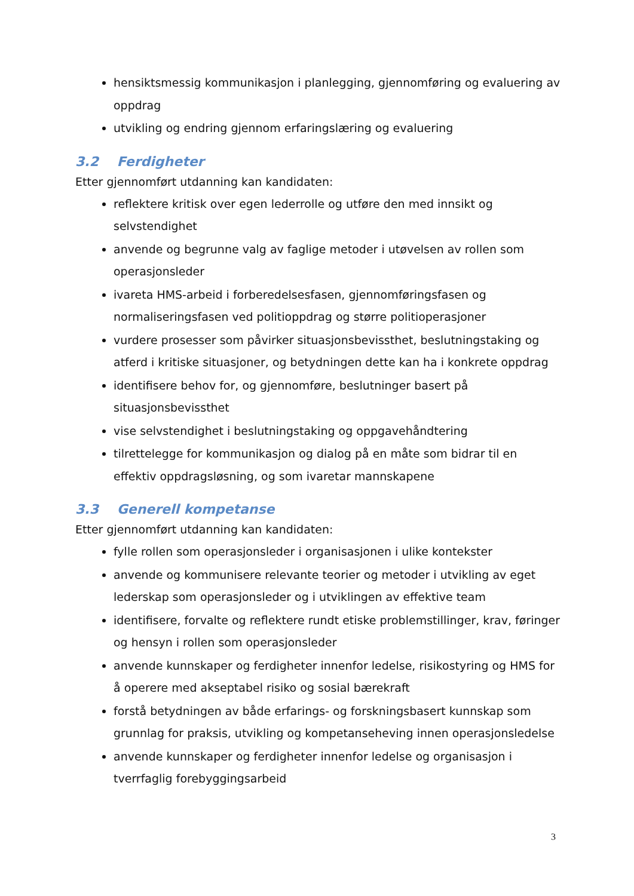hensiktsmessig kommunikasjon i planlegging, gjennomføring og evaluering av oppdrag
utvikling og endring gjennom erfaringslæring og evaluering
3.2 Ferdigheter
Etter gjennomført utdanning kan kandidaten:
reflektere kritisk over egen lederrolle og utføre den med innsikt og selvstendighet
anvende og begrunne valg av faglige metoder i utøvelsen av rollen som operasjonsleder
ivareta HMS-arbeid i forberedelsesfasen, gjennomføringsfasen og normaliseringsfasen ved politioppdrag og større politioperasjoner
vurdere prosesser som påvirker situasjonsbevissthet, beslutningstaking og atferd i kritiske situasjoner, og betydningen dette kan ha i konkrete oppdrag
identifisere behov for, og gjennomføre, beslutninger basert på situasjonsbevissthet
vise selvstendighet i beslutningstaking og oppgavehåndtering
tilrettelegge for kommunikasjon og dialog på en måte som bidrar til en effektiv oppdragsløsning, og som ivaretar mannskapene
3.3 Generell kompetanse
Etter gjennomført utdanning kan kandidaten:
fylle rollen som operasjonsleder i organisasjonen i ulike kontekster
anvende og kommunisere relevante teorier og metoder i utvikling av eget lederskap som operasjonsleder og i utviklingen av effektive team
identifisere, forvalte og reflektere rundt etiske problemstillinger, krav, føringer og hensyn i rollen som operasjonsleder
anvende kunnskaper og ferdigheter innenfor ledelse, risikostyring og HMS for å operere med akseptabel risiko og sosial bærekraft
forstå betydningen av både erfarings- og forskningsbasert kunnskap som grunnlag for praksis, utvikling og kompetanseheving innen operasjonsledelse
anvende kunnskaper og ferdigheter innenfor ledelse og organisasjon i tverrfaglig forebyggingsarbeid
3